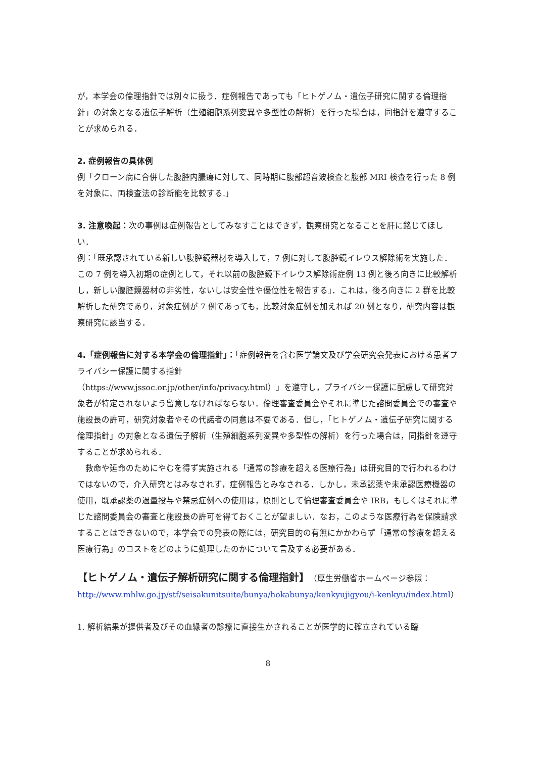が，本学会の倫理指針では別々に扱う．症例報告であっても「ヒトゲノム・遺伝子研究に関する倫理指針」の対象となる遺伝子解析（生殖細胞系列変異や多型性の解析）を行った場合は，同指針を遵守することが求められる．
2. 症例報告の具体例
例「クローン病に合併した腹腔内膿瘍に対して、同時期に腹部超音波検査と腹部 MRI 検査を行った 8 例を対象に、両検査法の診断能を比較する.」
3. 注意喚起：次の事例は症例報告としてみなすことはできず，観察研究となることを肝に銘じてほしい．
例：「既承認されている新しい腹腔鏡器材を導入して，7 例に対して腹腔鏡イレウス解除術を実施した．この 7 例を導入初期の症例として，それ以前の腹腔鏡下イレウス解除術症例 13 例と後ろ向きに比較解析し，新しい腹腔鏡器材の非劣性，ないしは安全性や優位性を報告する」．これは，後ろ向きに 2 群を比較解析した研究であり，対象症例が 7 例であっても，比較対象症例を加えれば 20 例となり，研究内容は観察研究に該当する．
4.「症例報告に対する本学会の倫理指針」：「症例報告を含む医学論文及び学会研究会発表における患者プライバシー保護に関する指針
（https://www.jssoc.or.jp/other/info/privacy.html）」を遵守し，プライバシー保護に配慮して研究対象者が特定されないよう留意しなければならない．倫理審査委員会やそれに準じた諮問委員会での審査や施設長の許可，研究対象者やその代諾者の同意は不要である．但し，「ヒトゲノム・遺伝子研究に関する倫理指針」の対象となる遺伝子解析（生殖細胞系列変異や多型性の解析）を行った場合は，同指針を遵守することが求められる．
　救命や延命のためにやむを得ず実施される「通常の診療を超える医療行為」は研究目的で行われるわけではないので，介入研究とはみなされず，症例報告とみなされる．しかし，未承認薬や未承認医療機器の使用，既承認薬の過量投与や禁忌症例への使用は，原則として倫理審査委員会や IRB，もしくはそれに準じた諮問委員会の審査と施設長の許可を得ておくことが望ましい．なお，このような医療行為を保険請求することはできないので，本学会での発表の際には，研究目的の有無にかかわらず「通常の診療を超える医療行為」のコストをどのように処理したのかについて言及する必要がある．
【ヒトゲノム・遺伝子解析研究に関する倫理指針】
（厚生労働省ホームページ参照：http://www.mhlw.go.jp/stf/seisakunitsuite/bunya/hokabunya/kenkyujigyou/i-kenkyu/index.html）
1. 解析結果が提供者及びその血縁者の診療に直接生かされることが医学的に確立されている臨
8